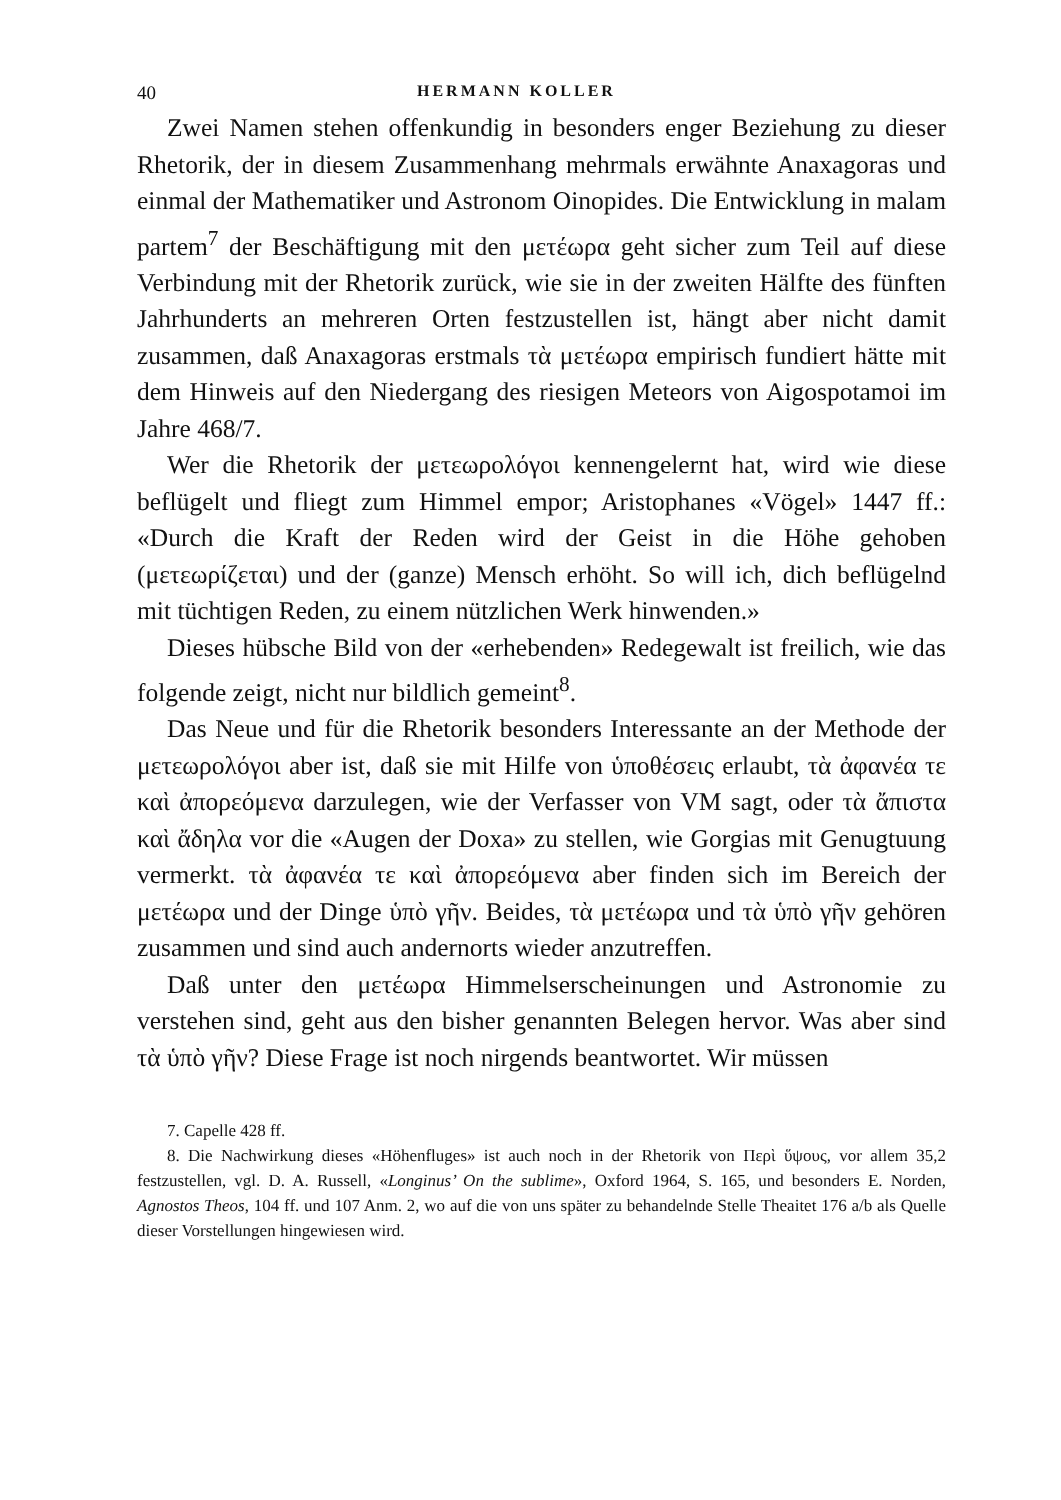40 HERMANN KOLLER
Zwei Namen stehen offenkundig in besonders enger Beziehung zu dieser Rhetorik, der in diesem Zusammenhang mehrmals erwähnte Anaxagoras und einmal der Mathematiker und Astronom Oinopides. Die Entwicklung in malam partem<sup>7</sup> der Beschäftigung mit den μετέωρα geht sicher zum Teil auf diese Verbindung mit der Rhetorik zurück, wie sie in der zweiten Hälfte des fünften Jahrhunderts an mehreren Orten festzustellen ist, hängt aber nicht damit zusammen, daß Anaxagoras erstmals τὰ μετέωρα empirisch fundiert hätte mit dem Hinweis auf den Niedergang des riesigen Meteors von Aigospotamoi im Jahre 468/7.
Wer die Rhetorik der μετεωρολόγοι kennengelernt hat, wird wie diese beflügelt und fliegt zum Himmel empor; Aristophanes «Vögel» 1447 ff.: «Durch die Kraft der Reden wird der Geist in die Höhe gehoben (μετεωρίζεται) und der (ganze) Mensch erhöht. So will ich, dich beflügelnd mit tüchtigen Reden, zu einem nützlichen Werk hinwenden.»
Dieses hübsche Bild von der «erhebenden» Redegewalt ist freilich, wie das folgende zeigt, nicht nur bildlich gemeint<sup>8</sup>.
Das Neue und für die Rhetorik besonders Interessante an der Methode der μετεωρολόγοι aber ist, daß sie mit Hilfe von ὑποθέσεις erlaubt, τὰ ἀφανέα τε καὶ ἀπορεόμενα darzulegen, wie der Verfasser von VM sagt, oder τὰ ἄπιστα καὶ ἄδηλα vor die «Augen der Doxa» zu stellen, wie Gorgias mit Genugtuung vermerkt. τὰ ἀφανέα τε καὶ ἀπορεόμενα aber finden sich im Bereich der μετέωρα und der Dinge ὑπὸ γῆν. Beides, τὰ μετέωρα und τὰ ὑπὸ γῆν gehören zusammen und sind auch andernorts wieder anzutreffen.
Daß unter den μετέωρα Himmelserscheinungen und Astronomie zu verstehen sind, geht aus den bisher genannten Belegen hervor. Was aber sind τὰ ὑπὸ γῆν? Diese Frage ist noch nirgends beantwortet. Wir müssen
7. Capelle 428 ff.
8. Die Nachwirkung dieses «Höhenfluges» ist auch noch in der Rhetorik von Περὶ ὕψους, vor allem 35,2 festzustellen, vgl. D. A. Russell, «Longinus’ On the sublime», Oxford 1964, S. 165, und besonders E. Norden, Agnostos Theos, 104 ff. und 107 Anm. 2, wo auf die von uns später zu behandelnde Stelle Theaitet 176 a/b als Quelle dieser Vorstellungen hingewiesen wird.